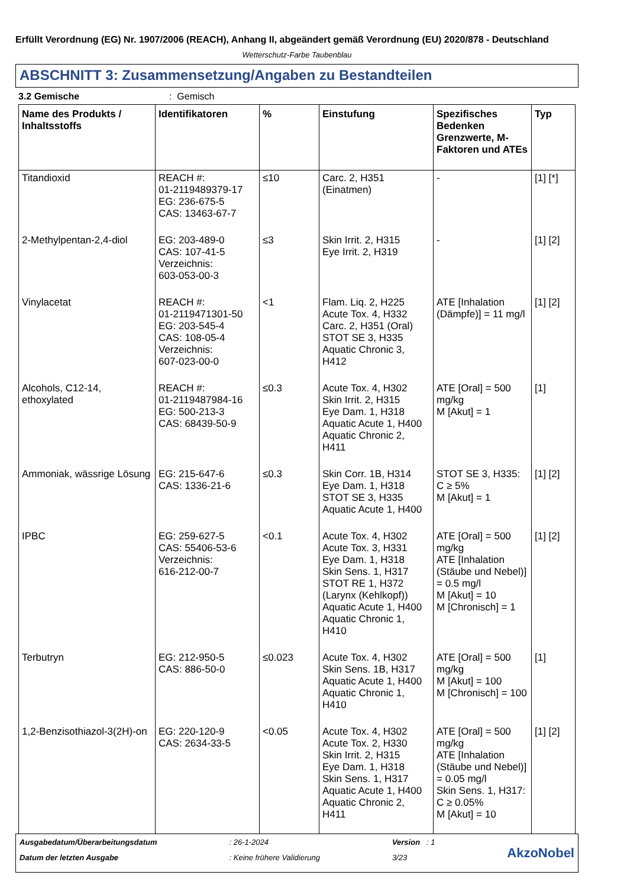Erfüllt Verordnung (EG) Nr. 1907/2006 (REACH), Anhang II, abgeändert gemäß Verordnung (EU) 2020/878 - Deutschland
Wetterschutz-Farbe Taubenblau
ABSCHNITT 3: Zusammensetzung/Angaben zu Bestandteilen
3.2 Gemische: Gemisch
| Name des Produkts / Inhaltsstoffs | Identifikatoren | % | Einstufung | Spezifisches Bedenken Grenzwerte, M-Faktoren und ATEs | Typ |
| --- | --- | --- | --- | --- | --- |
| Titandioxid | REACH #: 01-2119489379-17 EG: 236-675-5 CAS: 13463-67-7 | ≤10 | Carc. 2, H351 (Einatmen) | - | [1] [*] |
| 2-Methylpentan-2,4-diol | EG: 203-489-0 CAS: 107-41-5 Verzeichnis: 603-053-00-3 | ≤3 | Skin Irrit. 2, H315 Eye Irrit. 2, H319 | - | [1] [2] |
| Vinylacetat | REACH #: 01-2119471301-50 EG: 203-545-4 CAS: 108-05-4 Verzeichnis: 607-023-00-0 | <1 | Flam. Liq. 2, H225 Acute Tox. 4, H332 Carc. 2, H351 (Oral) STOT SE 3, H335 Aquatic Chronic 3, H412 | ATE [Inhalation (Dämpfe)] = 11 mg/l | [1] [2] |
| Alcohols, C12-14, ethoxylated | REACH #: 01-2119487984-16 EG: 500-213-3 CAS: 68439-50-9 | ≤0.3 | Acute Tox. 4, H302 Skin Irrit. 2, H315 Eye Dam. 1, H318 Aquatic Acute 1, H400 Aquatic Chronic 2, H411 | ATE [Oral] = 500 mg/kg M [Akut] = 1 | [1] |
| Ammoniak, wässrige Lösung | EG: 215-647-6 CAS: 1336-21-6 | ≤0.3 | Skin Corr. 1B, H314 Eye Dam. 1, H318 STOT SE 3, H335 Aquatic Acute 1, H400 | STOT SE 3, H335: C ≥ 5% M [Akut] = 1 | [1] [2] |
| IPBC | EG: 259-627-5 CAS: 55406-53-6 Verzeichnis: 616-212-00-7 | <0.1 | Acute Tox. 4, H302 Acute Tox. 3, H331 Eye Dam. 1, H318 Skin Sens. 1, H317 STOT RE 1, H372 (Larynx (Kehlkopf)) Aquatic Acute 1, H400 Aquatic Chronic 1, H410 | ATE [Oral] = 500 mg/kg ATE [Inhalation (Stäube und Nebel)] = 0.5 mg/l M [Akut] = 10 M [Chronisch] = 1 | [1] [2] |
| Terbutryn | EG: 212-950-5 CAS: 886-50-0 | ≤0.023 | Acute Tox. 4, H302 Skin Sens. 1B, H317 Aquatic Acute 1, H400 Aquatic Chronic 1, H410 | ATE [Oral] = 500 mg/kg M [Akut] = 100 M [Chronisch] = 100 | [1] |
| 1,2-Benzisothiazol-3(2H)-on | EG: 220-120-9 CAS: 2634-33-5 | <0.05 | Acute Tox. 4, H302 Acute Tox. 2, H330 Skin Irrit. 2, H315 Eye Dam. 1, H318 Skin Sens. 1, H317 Aquatic Acute 1, H400 Aquatic Chronic 2, H411 | ATE [Oral] = 500 mg/kg ATE [Inhalation (Stäube und Nebel)] = 0.05 mg/l Skin Sens. 1, H317: C ≥ 0.05% M [Akut] = 10 | [1] [2] |
Ausgabedatum/Überarbeitungsdatum
Datum der letzten Ausgabe
: 26-1-2024
: Keine frühere Validierung
Version : 1
3/23
AkzoNobel